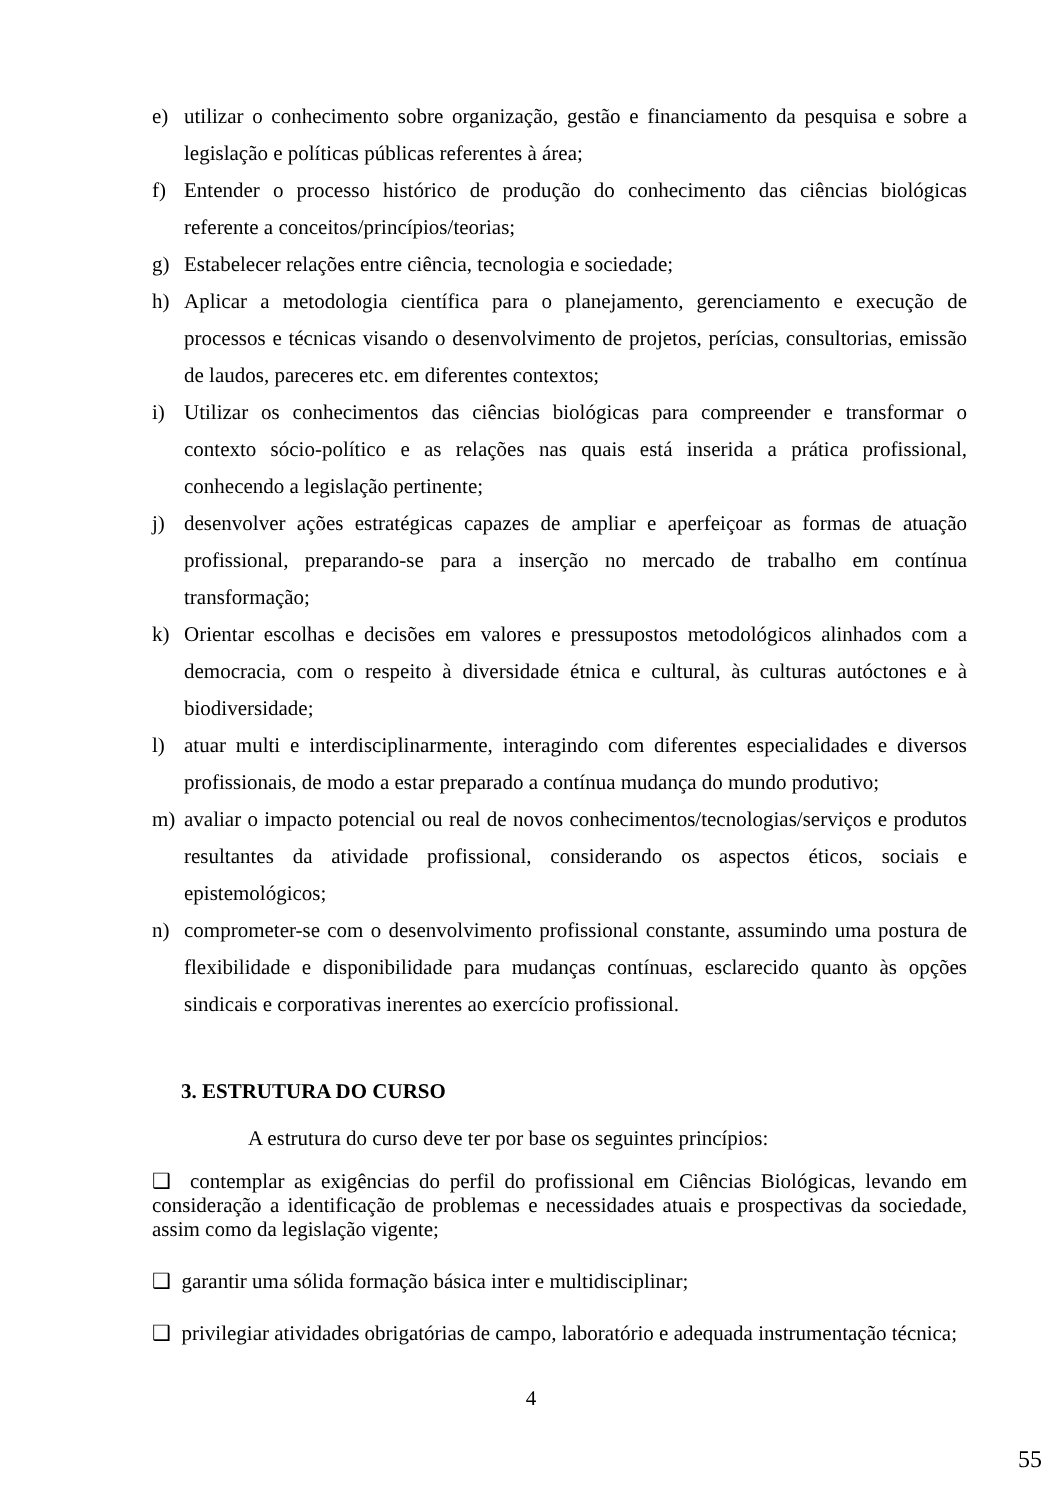e) utilizar o conhecimento sobre organização, gestão e financiamento da pesquisa e sobre a legislação e políticas públicas referentes à área;
f) Entender o processo histórico de produção do conhecimento das ciências biológicas referente a conceitos/princípios/teorias;
g) Estabelecer relações entre ciência, tecnologia e sociedade;
h) Aplicar a metodologia científica para o planejamento, gerenciamento e execução de processos e técnicas visando o desenvolvimento de projetos, perícias, consultorias, emissão de laudos, pareceres etc. em diferentes contextos;
i) Utilizar os conhecimentos das ciências biológicas para compreender e transformar o contexto sócio-político e as relações nas quais está inserida a prática profissional, conhecendo a legislação pertinente;
j) desenvolver ações estratégicas capazes de ampliar e aperfeiçoar as formas de atuação profissional, preparando-se para a inserção no mercado de trabalho em contínua transformação;
k) Orientar escolhas e decisões em valores e pressupostos metodológicos alinhados com a democracia, com o respeito à diversidade étnica e cultural, às culturas autóctones e à biodiversidade;
l) atuar multi e interdisciplinarmente, interagindo com diferentes especialidades e diversos profissionais, de modo a estar preparado a contínua mudança do mundo produtivo;
m) avaliar o impacto potencial ou real de novos conhecimentos/tecnologias/serviços e produtos resultantes da atividade profissional, considerando os aspectos éticos, sociais e epistemológicos;
n) comprometer-se com o desenvolvimento profissional constante, assumindo uma postura de flexibilidade e disponibilidade para mudanças contínuas, esclarecido quanto às opções sindicais e corporativas inerentes ao exercício profissional.
3. ESTRUTURA DO CURSO
A estrutura do curso deve ter por base os seguintes princípios:
❑ contemplar as exigências do perfil do profissional em Ciências Biológicas, levando em consideração a identificação de problemas e necessidades atuais e prospectivas da sociedade, assim como da legislação vigente;
❑ garantir uma sólida formação básica inter e multidisciplinar;
❑ privilegiar atividades obrigatórias de campo, laboratório e adequada instrumentação técnica;
4
55